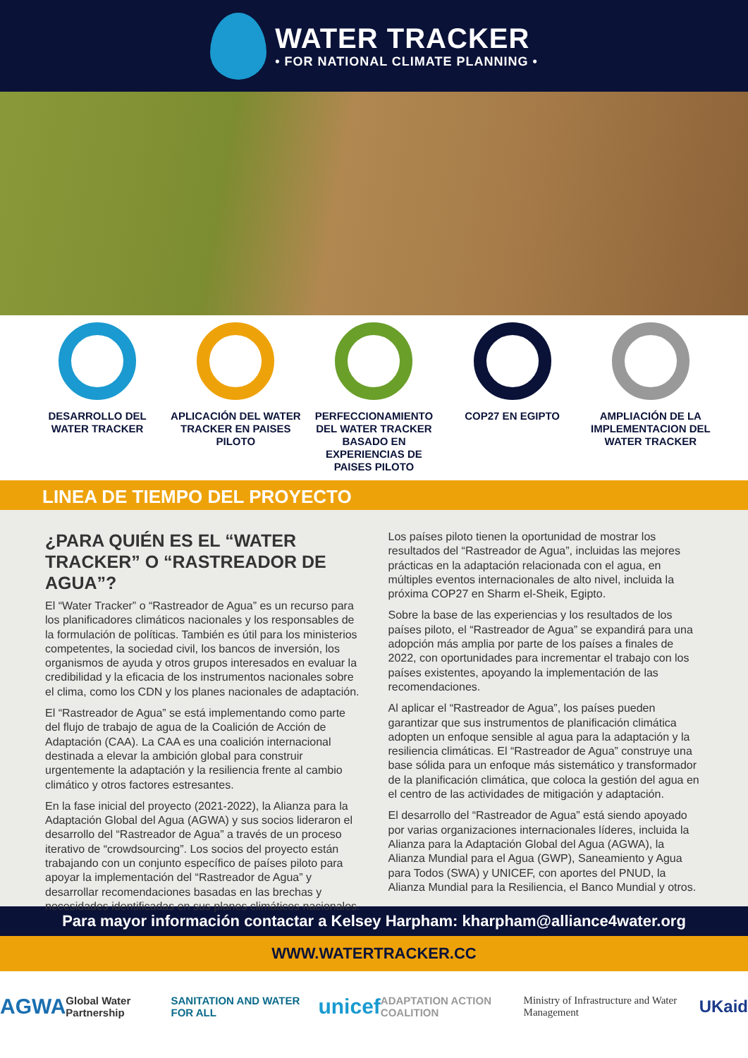WATER TRACKER
• FOR NATIONAL CLIMATE PLANNING •
DESARROLLO DEL WATER TRACKER
APLICACIÓN DEL WATER TRACKER EN PAISES PILOTO
PERFECCIONAMIENTO DEL WATER TRACKER BASADO EN EXPERIENCIAS DE PAISES PILOTO
COP27 EN EGIPTO AMPLIACIÓN DE LA IMPLEMENTACION DEL WATER TRACKER
LINEA DE TIEMPO DEL PROYECTO
¿PARA QUIÉN ES EL “WATER TRACKER” O “RASTREADOR DE AGUA”?
El “Water Tracker” o “Rastreador de Agua” es un recurso para los planificadores climáticos nacionales y los responsables de la formulación de políticas. También es útil para los ministerios competentes, la sociedad civil, los bancos de inversión, los organismos de ayuda y otros grupos interesados en evaluar la credibilidad y la eficacia de los instrumentos nacionales sobre el clima, como los CDN y los planes nacionales de adaptación.
El “Rastreador de Agua” se está implementando como parte del flujo de trabajo de agua de la Coalición de Acción de Adaptación (CAA). La CAA es una coalición internacional destinada a elevar la ambición global para construir urgentemente la adaptación y la resiliencia frente al cambio climático y otros factores estresantes.
En la fase inicial del proyecto (2021-2022), la Alianza para la Adaptación Global del Agua (AGWA) y sus socios lideraron el desarrollo del “Rastreador de Agua” a través de un proceso iterativo de “crowdsourcing”. Los socios del proyecto están trabajando con un conjunto específico de países piloto para apoyar la implementación del “Rastreador de Agua” y desarrollar recomendaciones basadas en las brechas y necesidades identificadas en sus planes climáticos nacionales.
Los países piloto tienen la oportunidad de mostrar los resultados del “Rastreador de Agua”, incluidas las mejores prácticas en la adaptación relacionada con el agua, en múltiples eventos internacionales de alto nivel, incluida la próxima COP27 en Sharm el-Sheik, Egipto.
Sobre la base de las experiencias y los resultados de los países piloto, el “Rastreador de Agua” se expandirá para una adopción más amplia por parte de los países a finales de 2022, con oportunidades para incrementar el trabajo con los países existentes, apoyando la implementación de las recomendaciones.
Al aplicar el “Rastreador de Agua”, los países pueden garantizar que sus instrumentos de planificación climática adopten un enfoque sensible al agua para la adaptación y la resiliencia climáticas. El “Rastreador de Agua” construye una base sólida para un enfoque más sistemático y transformador de la planificación climática, que coloca la gestión del agua en el centro de las actividades de mitigación y adaptación.
El desarrollo del “Rastreador de Agua” está siendo apoyado por varias organizaciones internacionales líderes, incluida la Alianza para la Adaptación Global del Agua (AGWA), la Alianza Mundial para el Agua (GWP), Saneamiento y Agua para Todos (SWA) y UNICEF, con aportes del PNUD, la Alianza Mundial para la Resiliencia, el Banco Mundial y otros.
Para mayor información contactar a Kelsey Harpham: kharpham@alliance4water.org
WWW.WATERTRACKER.CC
AGWA Global Water Partnership SANITATION AND WATER FOR ALL unicef ADAPTATION ACTION COALITION Ministry of Infrastructure and Water Management UKaid